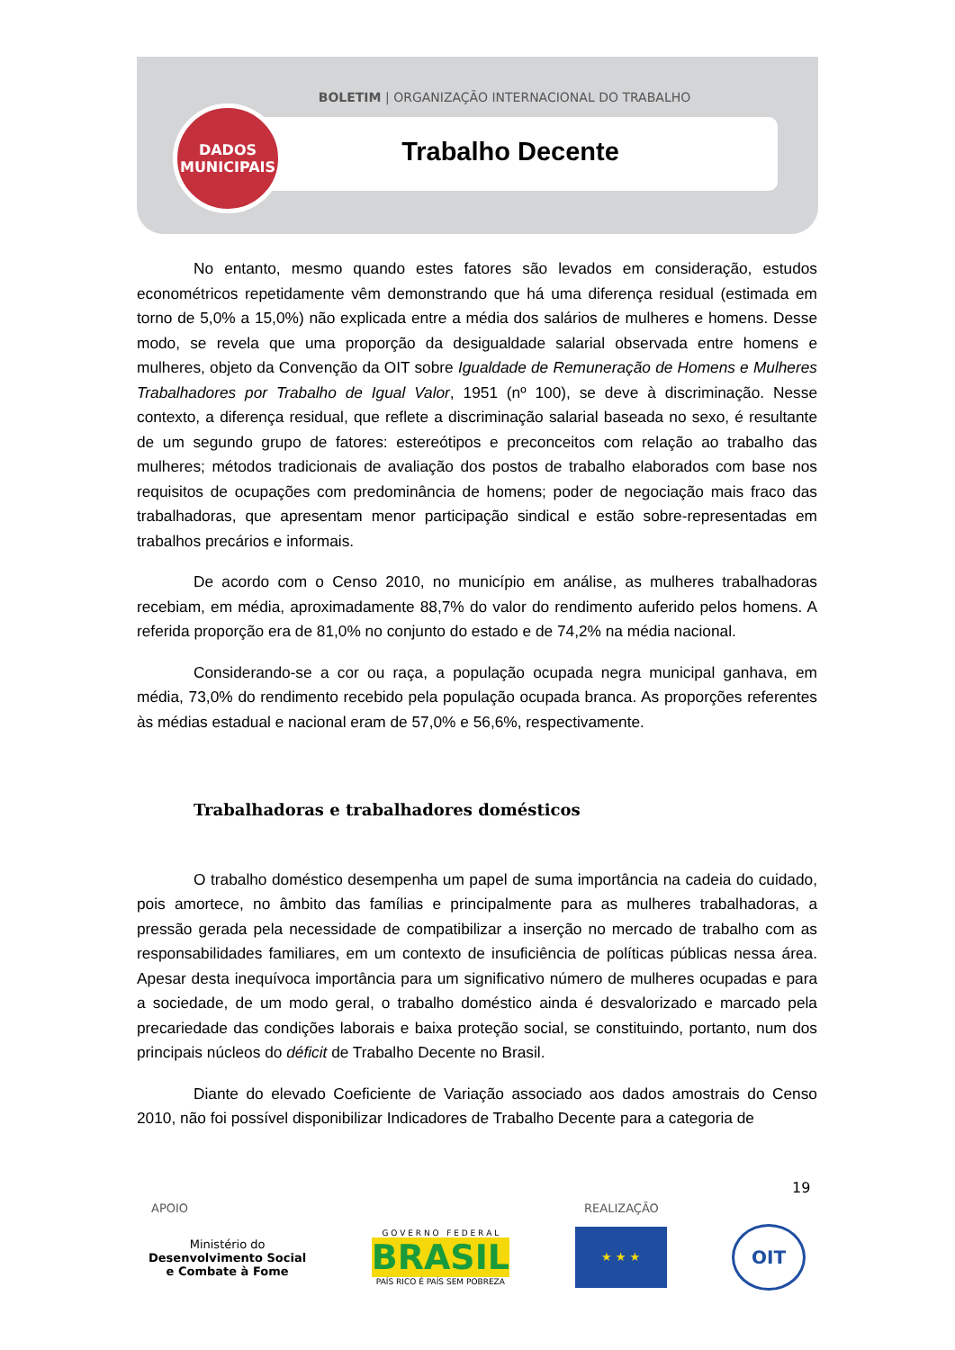BOLETIM | ORGANIZAÇÃO INTERNACIONAL DO TRABALHO
DADOS
MUNICIPAIS
Trabalho Decente
No entanto, mesmo quando estes fatores são levados em consideração, estudos econométricos repetidamente vêm demonstrando que há uma diferença residual (estimada em torno de 5,0% a 15,0%) não explicada entre a média dos salários de mulheres e homens. Desse modo, se revela que uma proporção da desigualdade salarial observada entre homens e mulheres, objeto da Convenção da OIT sobre Igualdade de Remuneração de Homens e Mulheres Trabalhadores por Trabalho de Igual Valor, 1951 (nº 100), se deve à discriminação. Nesse contexto, a diferença residual, que reflete a discriminação salarial baseada no sexo, é resultante de um segundo grupo de fatores: estereótipos e preconceitos com relação ao trabalho das mulheres; métodos tradicionais de avaliação dos postos de trabalho elaborados com base nos requisitos de ocupações com predominância de homens; poder de negociação mais fraco das trabalhadoras, que apresentam menor participação sindical e estão sobre-representadas em trabalhos precários e informais.
De acordo com o Censo 2010, no município em análise, as mulheres trabalhadoras recebiam, em média, aproximadamente 88,7% do valor do rendimento auferido pelos homens. A referida proporção era de 81,0% no conjunto do estado e de 74,2% na média nacional.
Considerando-se a cor ou raça, a população ocupada negra municipal ganhava, em média, 73,0% do rendimento recebido pela população ocupada branca. As proporções referentes às médias estadual e nacional eram de 57,0% e 56,6%, respectivamente.
Trabalhadoras e trabalhadores domésticos
O trabalho doméstico desempenha um papel de suma importância na cadeia do cuidado, pois amortece, no âmbito das famílias e principalmente para as mulheres trabalhadoras, a pressão gerada pela necessidade de compatibilizar a inserção no mercado de trabalho com as responsabilidades familiares, em um contexto de insuficiência de políticas públicas nessa área. Apesar desta inequívoca importância para um significativo número de mulheres ocupadas e para a sociedade, de um modo geral, o trabalho doméstico ainda é desvalorizado e marcado pela precariedade das condições laborais e baixa proteção social, se constituindo, portanto, num dos principais núcleos do déficit de Trabalho Decente no Brasil.
Diante do elevado Coeficiente de Variação associado aos dados amostrais do Censo 2010, não foi possível disponibilizar Indicadores de Trabalho Decente para a categoria de
19
APOIO REALIZAÇÃO
Ministério do
Desenvolvimento Social
e Combate à Fome
G O V E R N O F E D E R A L
BRASIL
PAÍS RICO É PAÍS SEM POBREZA
★ ★ ★
OIT